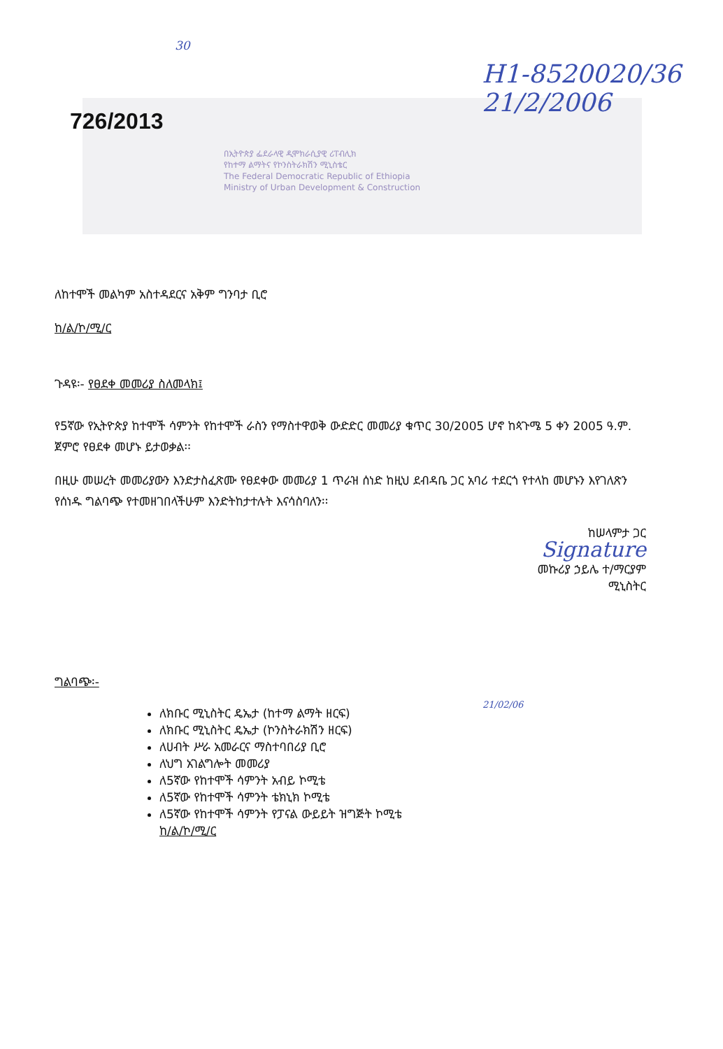30
H1-8520020/36
21/2/2006
726/2013
በኢትዮጵያ ፌደራላዊ ዲሞክራሲያዊ ሪፐብሊክ
የከተማ ልማትና የኮንስትራክሽን ሚኒስቴር
The Federal Democratic Republic of Ethiopia
Ministry of Urban Development & Construction
ለከተሞች መልካም አስተዳደርና አቅም ግንባታ ቢሮ
ከ/ል/ኮ/ሚ/ር
ጉዳዩ፡- የፀደቀ መመሪያ ስለመላክ፤
የ5ኛው የኢትዮጵያ ከተሞች ሳምንት የከተሞች ራስን የማስተዋወቅ ውድድር መመሪያ ቁጥር 30/2005 ሆኖ ከጳጉሜ 5 ቀን 2005 ዓ.ም. ጀምሮ የፀደቀ መሆኑ ይታወቃል፡፡
በዚሁ መሠረት መመሪያውን እንድታስፈጽሙ የፀደቀው መመሪያ 1 ጥራዝ ሰነድ ከዚህ ደብዳቤ ጋር አባሪ ተደርጎ የተላከ መሆኑን እየገለጽን የሰነዱ ግልባጭ የተመዘገበላችሁም እንድትከታተሉት እናሳስባለን፡፡
ከሠላምታ ጋር
Signature
መኩሪያ ኃይሌ ተ/ማርያም
ሚኒስትር
ግልባጭ፡-
ለክቡር ሚኒስትር ዴኤታ (ከተማ ልማት ዘርፍ)
ለክቡር ሚኒስትር ዴኤታ (ኮንስትራክሽን ዘርፍ)
ለሀብት ሥራ አመራርና ማስተባበሪያ ቢሮ
ለህግ አገልግሎት መመሪያ
ለ5ኛው የከተሞች ሳምንት አብይ ኮሚቴ
ለ5ኛው የከተሞች ሳምንት ቴክኒክ ኮሚቴ
ለ5ኛው የከተሞች ሳምንት የፓናል ውይይት ዝግጅት ኮሚቴ
ከ/ል/ኮ/ሚ/ር
21/02/06